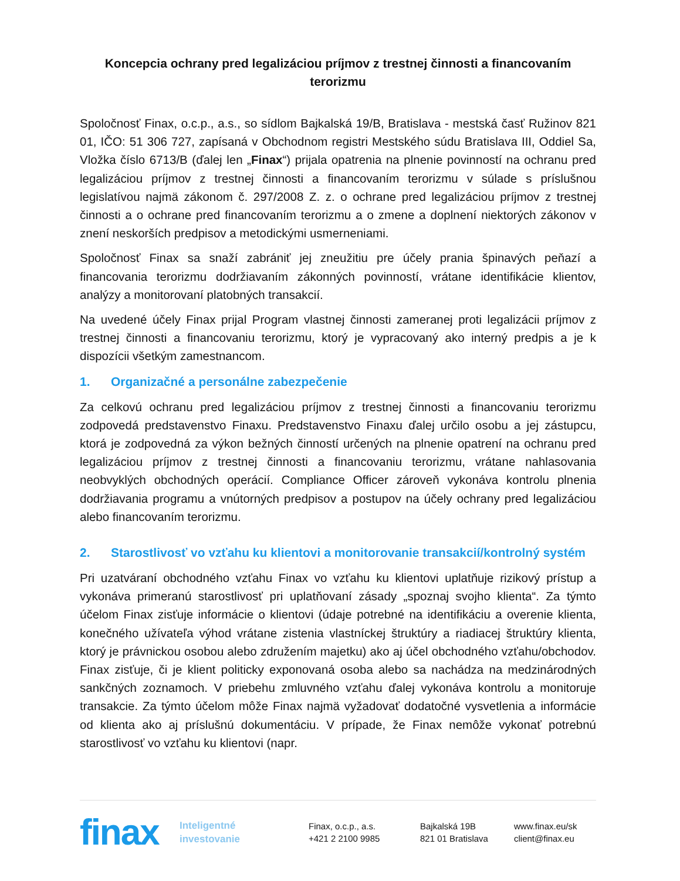Koncepcia ochrany pred legalizáciou príjmov z trestnej činnosti a financovaním terorizmu
Spoločnosť Finax, o.c.p., a.s., so sídlom Bajkalská 19/B, Bratislava - mestská časť Ružinov 821 01, IČO: 51 306 727, zapísaná v Obchodnom registri Mestského súdu Bratislava III, Oddiel Sa, Vložka číslo 6713/B (ďalej len „Finax“) prijala opatrenia na plnenie povinností na ochranu pred legalizáciou príjmov z trestnej činnosti a financovaním terorizmu v súlade s príslušnou legislatívou najmä zákonom č. 297/2008 Z. z. o ochrane pred legalizáciou príjmov z trestnej činnosti a o ochrane pred financovaním terorizmu a o zmene a doplnení niektorých zákonov v znení neskorších predpisov a metodickými usmerneniami.
Spoločnosť Finax sa snaží zabrániť jej zneužitiu pre účely prania špinavých peňazí a financovania terorizmu dodržiavaním zákonných povinností, vrátane identifikácie klientov, analýzy a monitorovaní platobných transakcií.
Na uvedené účely Finax prijal Program vlastnej činnosti zameranej proti legalizácii príjmov z trestnej činnosti a financovaniu terorizmu, ktorý je vypracovaný ako interný predpis a je k dispozícii všetkým zamestnancom.
1. Organizačné a personálne zabezpečenie
Za celkovú ochranu pred legalizáciou príjmov z trestnej činnosti a financovaniu terorizmu zodpovedá predstavenstvo Finaxu. Predstavenstvo Finaxu ďalej určilo osobu a jej zástupcu, ktorá je zodpovedná za výkon bežných činností určených na plnenie opatrení na ochranu pred legalizáciou príjmov z trestnej činnosti a financovaniu terorizmu, vrátane nahlasovania neobvyklých obchodných operácií. Compliance Officer zároveň vykonáva kontrolu plnenia dodržiavania programu a vnútorných predpisov a postupov na účely ochrany pred legalizáciou alebo financovaním terorizmu.
2. Starostlivosť vo vzťahu ku klientovi a monitorovanie transakcií/kontrolný systém
Pri uzatváraní obchodného vzťahu Finax vo vzťahu ku klientovi uplatňuje rizikový prístup a vykonáva primeranú starostlivosť pri uplatňovaní zásady „spoznaj svojho klienta“. Za týmto účelom Finax zisťuje informácie o klientovi (údaje potrebné na identifikáciu a overenie klienta, konečného užívateľa výhod vrátane zistenia vlastníckej štruktúry a riadiacej štruktúry klienta, ktorý je právnickou osobou alebo združením majetku) ako aj účel obchodného vzťahu/obchodov. Finax zisťuje, či je klient politicky exponovaná osoba alebo sa nachádza na medzinárodných sankčných zoznamoch. V priebehu zmluvného vzťahu ďalej vykonáva kontrolu a monitoruje transakcie. Za týmto účelom môže Finax najmä vyžadovať dodatočné vysvetlenia a informácie od klienta ako aj príslušnú dokumentáciu. V prípade, že Finax nemôže vykonať potrebnú starostlivosť vo vzťahu ku klientovi (napr.
finax
Inteligentné
investovanie
Finax, o.c.p., a.s.
+421 2 2100 9985
Bajkalská 19B
821 01 Bratislava
www.finax.eu/sk
client@finax.eu